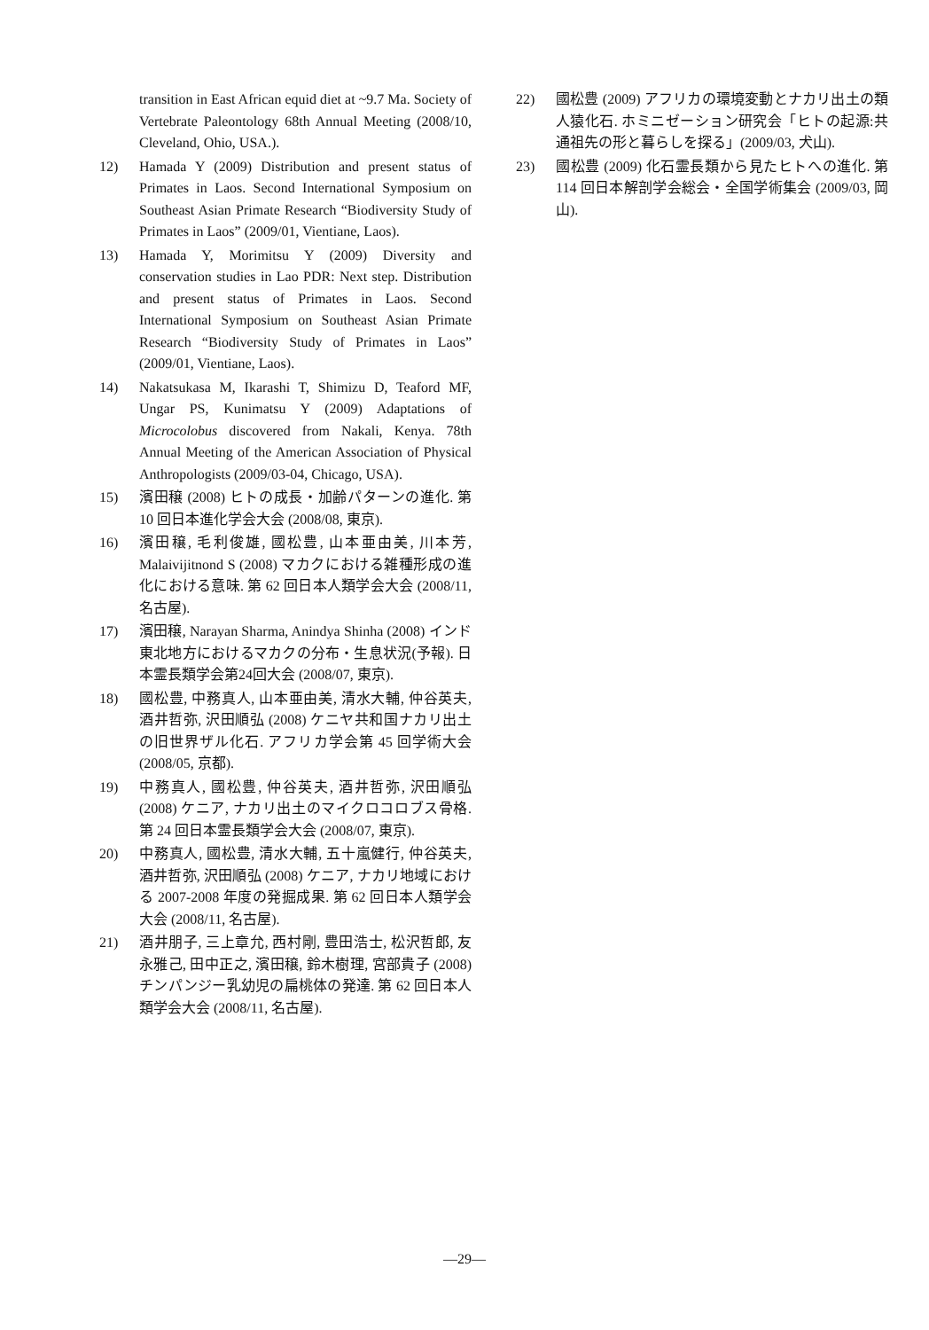transition in East African equid diet at ~9.7 Ma. Society of Vertebrate Paleontology 68th Annual Meeting (2008/10, Cleveland, Ohio, USA.).
12) Hamada Y (2009) Distribution and present status of Primates in Laos. Second International Symposium on Southeast Asian Primate Research “Biodiversity Study of Primates in Laos” (2009/01, Vientiane, Laos).
13) Hamada Y, Morimitsu Y (2009) Diversity and conservation studies in Lao PDR: Next step. Distribution and present status of Primates in Laos. Second International Symposium on Southeast Asian Primate Research “Biodiversity Study of Primates in Laos” (2009/01, Vientiane, Laos).
14) Nakatsukasa M, Ikarashi T, Shimizu D, Teaford MF, Ungar PS, Kunimatsu Y (2009) Adaptations of Microcolobus discovered from Nakali, Kenya. 78th Annual Meeting of the American Association of Physical Anthropologists (2009/03-04, Chicago, USA).
15) 濱田穣 (2008) ヒトの成長・加齢パターンの進化. 第 10 回日本進化学会大会 (2008/08, 東京).
16) 濱田穣, 毛利俊雄, 國松豊, 山本亜由美, 川本芳, Malaivijitnond S (2008) マカクにおける雑種形成の進化における意味. 第 62 回日本人類学会大会 (2008/11, 名古屋).
17) 濱田穣, Narayan Sharma, Anindya Shinha (2008) インド東北地方におけるマカクの分布・生息状況(予報). 日本霊長類学会第24回大会 (2008/07, 東京).
18) 國松豊, 中務真人, 山本亜由美, 清水大輔, 仲谷英夫, 酒井哲弥, 沢田順弘 (2008) ケニヤ共和国ナカリ出土の旧世界ザル化石. アフリカ学会第 45 回学術大会 (2008/05, 京都).
19) 中務真人, 國松豊, 仲谷英夫, 酒井哲弥, 沢田順弘 (2008) ケニア, ナカリ出土のマイクロコロブス骨格. 第 24 回日本霊長類学会大会 (2008/07, 東京).
20) 中務真人, 國松豊, 清水大輔, 五十嵐健行, 仲谷英夫, 酒井哲弥, 沢田順弘 (2008) ケニア, ナカリ地域における 2007-2008 年度の発掘成果. 第 62 回日本人類学会大会 (2008/11, 名古屋).
21) 酒井朋子, 三上章允, 西村剛, 豊田浩士, 松沢哲郎, 友永雅己, 田中正之, 濱田穣, 鈴木樹理, 宮部貴子 (2008) チンパンジー乳幼児の扁桃体の発達. 第 62 回日本人類学会大会 (2008/11, 名古屋).
22) 國松豊 (2009) アフリカの環境変動とナカリ出土の類人猿化石. ホミニゼーション研究会「ヒトの起源:共通祖先の形と暮らしを探る」(2009/03, 犬山).
23) 國松豊 (2009) 化石霊長類から見たヒトへの進化. 第 114 回日本解剖学会総会・全国学術集会 (2009/03, 岡山).
—29—